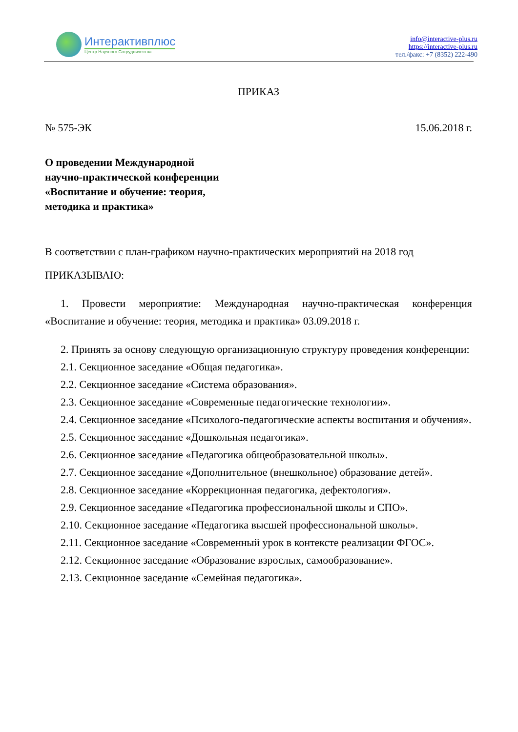Интерактивплюс
Центр Научного Сотрудничества
info@interactive-plus.ru
https://interactive-plus.ru
тел./факс: +7 (8352) 222-490
ПРИКАЗ
№ 575-ЭК 15.06.2018 г.
О проведении Международной
научно-практической конференции
«Воспитание и обучение: теория,
методика и практика»
В соответствии с план-графиком научно-практических мероприятий на 2018 год
ПРИКАЗЫВАЮ:
1. Провести мероприятие: Международная научно-практическая конференция «Воспитание и обучение: теория, методика и практика» 03.09.2018 г.
2. Принять за основу следующую организационную структуру проведения конференции:
2.1. Секционное заседание «Общая педагогика».
2.2. Секционное заседание «Система образования».
2.3. Секционное заседание «Современные педагогические технологии».
2.4. Секционное заседание «Психолого-педагогические аспекты воспитания и обучения».
2.5. Секционное заседание «Дошкольная педагогика».
2.6. Секционное заседание «Педагогика общеобразовательной школы».
2.7. Секционное заседание «Дополнительное (внешкольное) образование детей».
2.8. Секционное заседание «Коррекционная педагогика, дефектология».
2.9. Секционное заседание «Педагогика профессиональной школы и СПО».
2.10. Секционное заседание «Педагогика высшей профессиональной школы».
2.11. Секционное заседание «Современный урок в контексте реализации ФГОС».
2.12. Секционное заседание «Образование взрослых, самообразование».
2.13. Секционное заседание «Семейная педагогика».